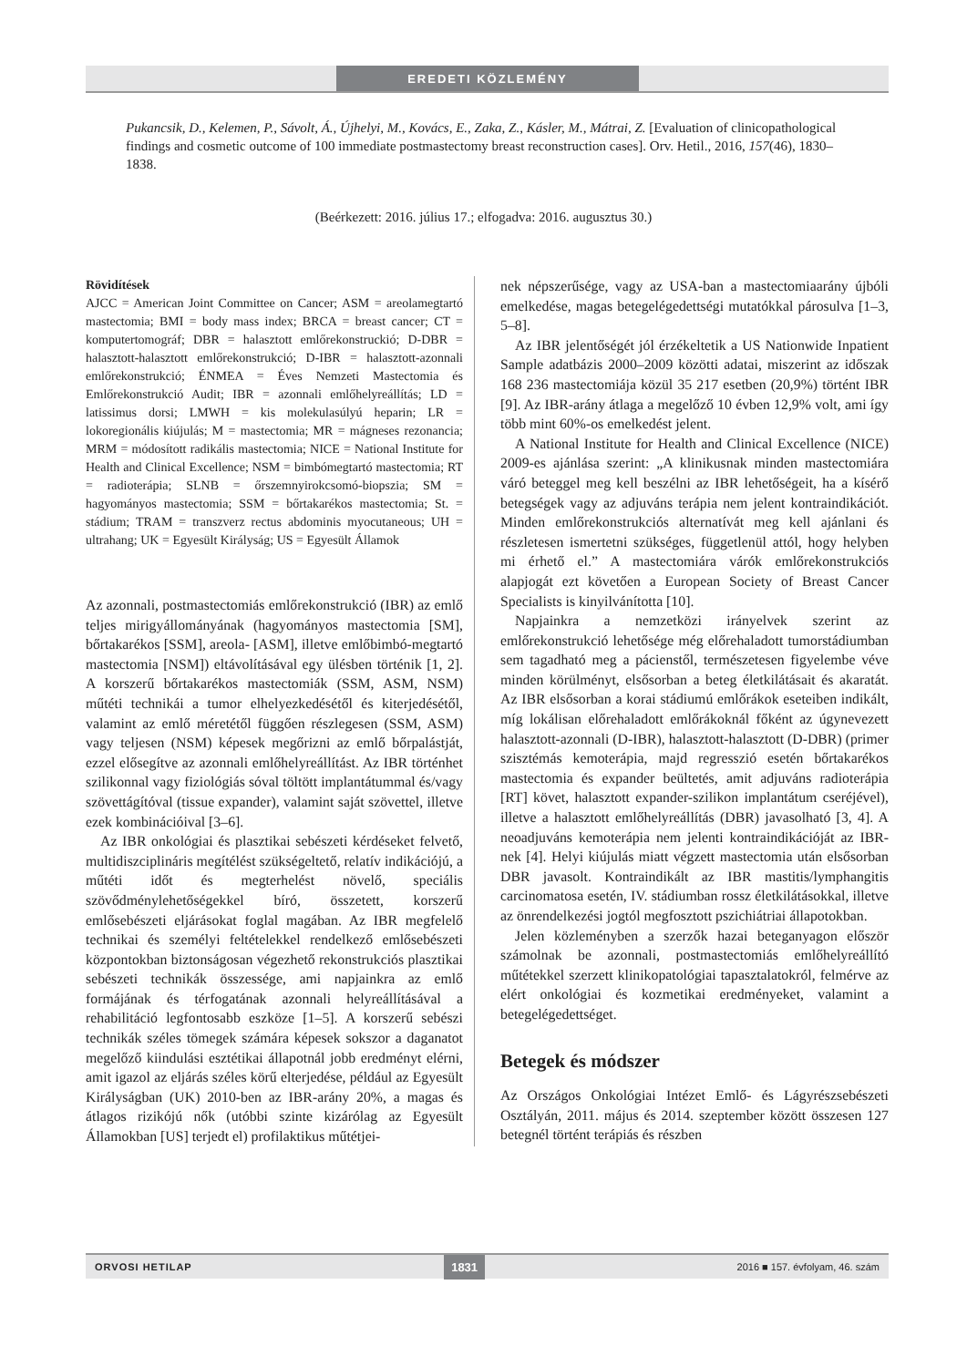EREDETI KÖZLEMÉNY
Pukancsik, D., Kelemen, P., Sávolt, Á., Újhelyi, M., Kovács, E., Zaka, Z., Kásler, M., Mátrai, Z. [Evaluation of clinicopathological findings and cosmetic outcome of 100 immediate postmastectomy breast reconstruction cases]. Orv. Hetil., 2016, 157(46), 1830–1838.
(Beérkezett: 2016. július 17.; elfogadva: 2016. augusztus 30.)
Rövidítések
AJCC = American Joint Committee on Cancer; ASM = areolamegtartó mastectomia; BMI = body mass index; BRCA = breast cancer; CT = komputertomográf; DBR = halasztott emlőrekonstruckió; D-DBR = halasztott-halasztott emlőrekonstrukció; D-IBR = halasztott-azonnali emlőrekonstrukció; ÉNMEA = Éves Nemzeti Mastectomia és Emlőrekonstrukció Audit; IBR = azonnali emlőhelyreállítás; LD = latissimus dorsi; LMWH = kis molekulasúlyú heparin; LR = lokoregionális kiújulás; M = mastectomia; MR = mágneses rezonancia; MRM = módosított radikális mastectomia; NICE = National Institute for Health and Clinical Excellence; NSM = bimbómegtartó mastectomia; RT = radioterápia; SLNB = őrszemnyirokcsomó-biopszia; SM = hagyományos mastectomia; SSM = bőrtakarékos mastectomia; St. = stádium; TRAM = transzverz rectus abdominis myocutaneous; UH = ultrahang; UK = Egyesült Királyság; US = Egyesült Államok
Az azonnali, postmastectomiás emlőrekonstrukció (IBR) az emlő teljes mirigyállományának (hagyományos mastectomia [SM], bőrtakarékos [SSM], areola- [ASM], illetve emlőbimbó-megtartó mastectomia [NSM]) eltávolításával egy ülésben történik [1, 2]. A korszerű bőrtakarékos mastectomiák (SSM, ASM, NSM) műtéti technikái a tumor elhelyezkedésétől és kiterjedésétől, valamint az emlő méretétől függően részlegesen (SSM, ASM) vagy teljesen (NSM) képesek megőrizni az emlő bőrpalástját, ezzel elősegítve az azonnali emlőhelyreállítást. Az IBR történhet szilikonnal vagy fiziológiás sóval töltött implantátummal és/vagy szövettágítóval (tissue expander), valamint saját szövettel, illetve ezek kombinációival [3–6].
Az IBR onkológiai és plasztikai sebészeti kérdéseket felvető, multidiszciplináris megítélést szükségeltető, relatív indikációjú, a műtéti időt és megterhelést növelő, speciális szövődménylehetőségekkel bíró, összetett, korszerű emlősebészeti eljárásokat foglal magában. Az IBR megfelelő technikai és személyi feltételekkel rendelkező emlősebészeti központokban biztonságosan végezhető rekonstrukciós plasztikai sebészeti technikák összessége, ami napjainkra az emlő formájának és térfogatának azonnali helyreállításával a rehabilitáció legfontosabb eszköze [1–5]. A korszerű sebészi technikák széles tömegek számára képesek sokszor a daganatot megelőző kiindulási esztétikai állapotnál jobb eredményt elérni, amit igazol az eljárás széles körű elterjedése, például az Egyesült Királyságban (UK) 2010-ben az IBR-arány 20%, a magas és átlagos rizikójú nők (utóbbi szinte kizárólag az Egyesült Államokban [US] terjedt el) profilaktikus műtétjei-
nek népszerűsége, vagy az USA-ban a mastectomiaarány újbóli emelkedése, magas betegelégedettségi mutatókkal párosulva [1–3, 5–8].
Az IBR jelentőségét jól érzékeltetik a US Nationwide Inpatient Sample adatbázis 2000–2009 közötti adatai, miszerint az időszak 168 236 mastectomiája közül 35 217 esetben (20,9%) történt IBR [9]. Az IBR-arány átlaga a megelőző 10 évben 12,9% volt, ami így több mint 60%-os emelkedést jelent.
A National Institute for Health and Clinical Excellence (NICE) 2009-es ajánlása szerint: „A klinikusnak minden mastectomiára váró beteggel meg kell beszélni az IBR lehetőségeit, ha a kísérő betegségek vagy az adjuváns terápia nem jelent kontraindikációt. Minden emlőrekonstrukciós alternatívát meg kell ajánlani és részletesen ismertetni szükséges, függetlenül attól, hogy helyben mi érhető el.” A mastectomiára várók emlőrekonstrukciós alapjogát ezt követően a European Society of Breast Cancer Specialists is kinyilvánította [10].
Napjainkra a nemzetközi irányelvek szerint az emlőrekonstrukció lehetősége még előrehaladott tumorstádiumban sem tagadható meg a pácienstől, természetesen figyelembe véve minden körülményt, elsősorban a beteg életkilátásait és akaratát. Az IBR elsősorban a korai stádiumú emlőrákok eseteiben indikált, míg lokálisan előrehaladott emlőrákoknál főként az úgynevezett halasztott-azonnali (D-IBR), halasztott-halasztott (D-DBR) (primer szisztémás kemoterápia, majd regresszió esetén bőrtakarékos mastectomia és expander beültetés, amit adjuváns radioterápia [RT] követ, halasztott expander-szilikon implantátum cseréjével), illetve a halasztott emlőhelyreállítás (DBR) javasolható [3, 4]. A neoadjuváns kemoterápia nem jelenti kontraindikációját az IBR-nek [4]. Helyi kiújulás miatt végzett mastectomia után elsősorban DBR javasolt. Kontraindikált az IBR mastitis/lymphangitis carcinomatosa esetén, IV. stádiumban rossz életkilátásokkal, illetve az önrendelkezési jogtól megfosztott pszichiátriai állapotokban.
Jelen közleményben a szerzők hazai beteganyagon először számolnak be azonnali, postmastectomiás emlőhelyreállító műtétekkel szerzett klinikopatológiai tapasztalatokról, felmérve az elért onkológiai és kozmetikai eredményeket, valamint a betegelégedettséget.
Betegek és módszer
Az Országos Onkológiai Intézet Emlő- és Lágyrészsebészeti Osztályán, 2011. május és 2014. szeptember között összesen 127 betegnél történt terápiás és részben
ORVOSI HETILAP 1831 2016 ■ 157. évfolyam, 46. szám